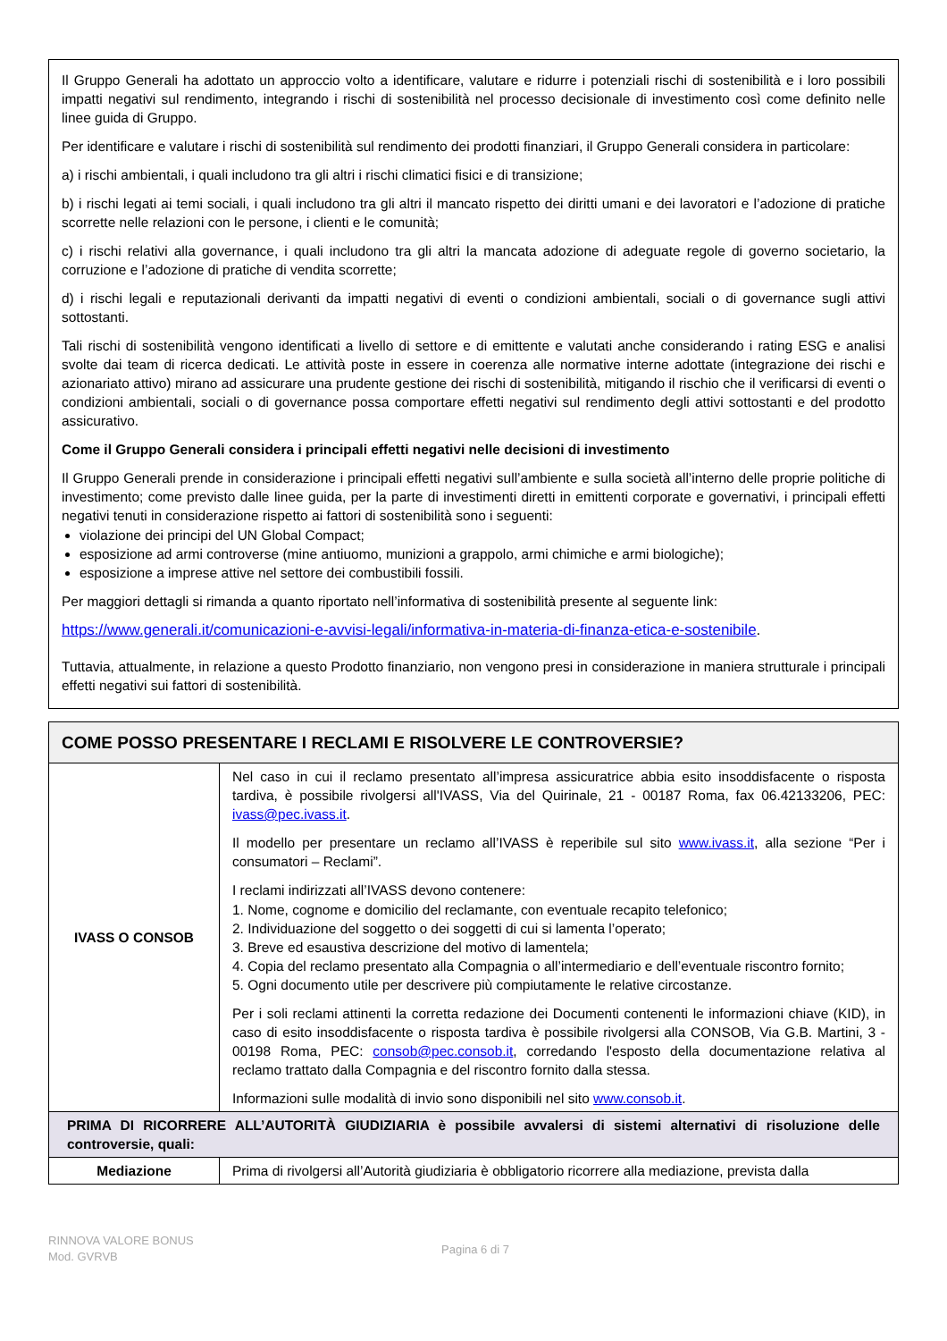Il Gruppo Generali ha adottato un approccio volto a identificare, valutare e ridurre i potenziali rischi di sostenibilità e i loro possibili impatti negativi sul rendimento, integrando i rischi di sostenibilità nel processo decisionale di investimento così come definito nelle linee guida di Gruppo.
Per identificare e valutare i rischi di sostenibilità sul rendimento dei prodotti finanziari, il Gruppo Generali considera in particolare:
a) i rischi ambientali, i quali includono tra gli altri i rischi climatici fisici e di transizione;
b) i rischi legati ai temi sociali, i quali includono tra gli altri il mancato rispetto dei diritti umani e dei lavoratori e l’adozione di pratiche scorrette nelle relazioni con le persone, i clienti e le comunità;
c) i rischi relativi alla governance, i quali includono tra gli altri la mancata adozione di adeguate regole di governo societario, la corruzione e l’adozione di pratiche di vendita scorrette;
d) i rischi legali e reputazionali derivanti da impatti negativi di eventi o condizioni ambientali, sociali o di governance sugli attivi sottostanti.
Tali rischi di sostenibilità vengono identificati a livello di settore e di emittente e valutati anche considerando i rating ESG e analisi svolte dai team di ricerca dedicati. Le attività poste in essere in coerenza alle normative interne adottate (integrazione dei rischi e azionariato attivo) mirano ad assicurare una prudente gestione dei rischi di sostenibilità, mitigando il rischio che il verificarsi di eventi o condizioni ambientali, sociali o di governance possa comportare effetti negativi sul rendimento degli attivi sottostanti e del prodotto assicurativo.
Come il Gruppo Generali considera i principali effetti negativi nelle decisioni di investimento
Il Gruppo Generali prende in considerazione i principali effetti negativi sull’ambiente e sulla società all’interno delle proprie politiche di investimento; come previsto dalle linee guida, per la parte di investimenti diretti in emittenti corporate e governativi, i principali effetti negativi tenuti in considerazione rispetto ai fattori di sostenibilità sono i seguenti:
violazione dei principi del UN Global Compact;
esposizione ad armi controverse (mine antiuomo, munizioni a grappolo, armi chimiche e armi biologiche);
esposizione a imprese attive nel settore dei combustibili fossili.
Per maggiori dettagli si rimanda a quanto riportato nell’informativa di sostenibilità presente al seguente link:
https://www.generali.it/comunicazioni-e-avvisi-legali/informativa-in-materia-di-finanza-etica-e-sostenibile.
Tuttavia, attualmente, in relazione a questo Prodotto finanziario, non vengono presi in considerazione in maniera strutturale i principali effetti negativi sui fattori di sostenibilità.
| COME POSSO PRESENTARE I RECLAMI E RISOLVERE LE CONTROVERSIE? | |
| --- | --- |
| IVASS O CONSOB | Nel caso in cui il reclamo presentato all’impresa assicuratrice abbia esito insoddisfacente o risposta tardiva, è possibile rivolgersi all'IVASS, Via del Quirinale, 21 - 00187 Roma, fax 06.42133206, PEC: ivass@pec.ivass.it . Il modello per presentare un reclamo all’IVASS è reperibile sul sito www.ivass.it , alla sezione “Per i consumatori – Reclami”. I reclami indirizzati all’IVASS devono contenere: 1. Nome, cognome e domicilio del reclamante, con eventuale recapito telefonico; 2. Individuazione del soggetto o dei soggetti di cui si lamenta l’operato; 3. Breve ed esaustiva descrizione del motivo di lamentela; 4. Copia del reclamo presentato alla Compagnia o all’intermediario e dell’eventuale riscontro fornito; 5. Ogni documento utile per descrivere più compiutamente le relative circostanze. Per i soli reclami attinenti la corretta redazione dei Documenti contenenti le informazioni chiave (KID), in caso di esito insoddisfacente o risposta tardiva è possibile rivolgersi alla CONSOB, Via G.B. Martini, 3 - 00198 Roma, PEC: consob@pec.consob.it , corredando l'esposto della documentazione relativa al reclamo trattato dalla Compagnia e del riscontro fornito dalla stessa. Informazioni sulle modalità di invio sono disponibili nel sito www.consob.it . |
| PRIMA DI RICORRERE ALL’AUTORITÀ GIUDIZIARIA è possibile avvalersi di sistemi alternativi di risoluzione delle controversie, quali: | |
| Mediazione | Prima di rivolgersi all’Autorità giudiziaria è obbligatorio ricorrere alla mediazione, prevista dalla |
RINNOVA VALORE BONUS
Mod. GVRVB
Pagina 6 di 7